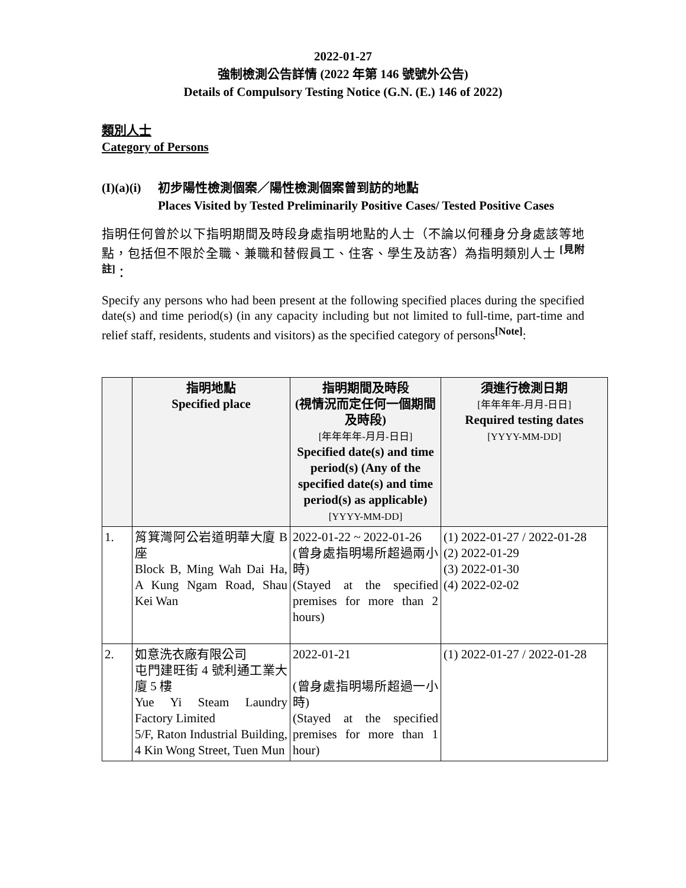2022-01-27
強制檢測公告詳情 (2022 年第 146 號號外公告)
Details of Compulsory Testing Notice (G.N. (E.) 146 of 2022)
類別人士
Category of Persons
(I)(a)(i)
初步陽性檢測個案／陽性檢測個案曾到訪的地點
Places Visited by Tested Preliminarily Positive Cases/ Tested Positive Cases
指明任何曾於以下指明期間及時段身處指明地點的人士（不論以何種身分身處該等地點，包括但不限於全職、兼職和替假員工、住客、學生及訪客）為指明類別人士 <sup>[見附註]</sup>：
Specify any persons who had been present at the following specified places during the specified date(s) and time period(s) (in any capacity including but not limited to full-time, part-time and relief staff, residents, students and visitors) as the specified category of persons<sup>[Note]</sup>:
| | 指明地點 Specified place | 指明期間及時段 (視情況而定任何一個期間及時段) [年年年年-月月-日日] Specified date(s) and time period(s) (Any of the specified date(s) and time period(s) as applicable) [YYYY-MM-DD] | 須進行檢測日期 [年年年年-月月-日日] Required testing dates [YYYY-MM-DD] |
| --- | --- | --- | --- |
| 1. | 筲箕灣阿公岩道明華大廈 B 座 Block B, Ming Wah Dai Ha, A Kung Ngam Road, Shau Kei Wan | 2022-01-22 ~ 2022-01-26 (曾身處指明場所超過兩小時) (Stayed at the specified premises for more than 2 hours) | (1) 2022-01-27 / 2022-01-28 (2) 2022-01-29 (3) 2022-01-30 (4) 2022-02-02 |
| 2. | 如意洗衣廠有限公司 屯門建旺街 4 號利通工業大廈 5 樓 Yue Yi Steam Laundry Factory Limited 5/F, Raton Industrial Building, 4 Kin Wong Street, Tuen Mun | 2022-01-21 (曾身處指明場所超過一小時) (Stayed at the specified premises for more than 1 hour) | (1) 2022-01-27 / 2022-01-28 |